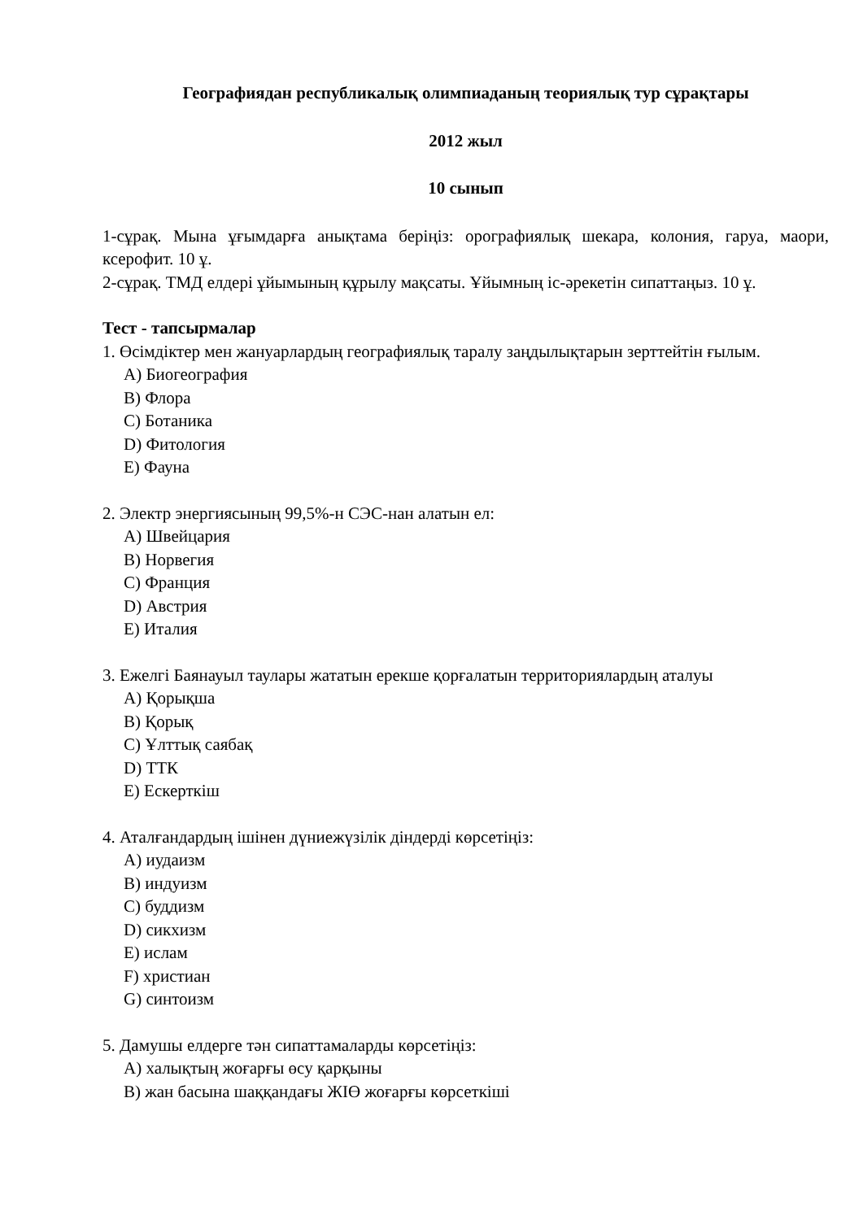Географиядан республикалық олимпиаданың теориялық тур сұрақтары
2012 жыл
10 сынып
1-сұрақ. Мына ұғымдарға анықтама беріңіз: орографиялық шекара, колония, гаруа, маори, ксерофит. 10 ұ.
2-сұрақ. ТМД елдері ұйымының құрылу мақсаты. Ұйымның іс-әрекетін сипаттаңыз. 10 ұ.
Тест - тапсырмалар
1. Өсімдіктер мен жануарлардың географиялық таралу заңдылықтарын зерттейтін ғылым.
A) Биогеография
B) Флора
C) Ботаника
D) Фитология
E) Фауна
2. Электр энергиясының 99,5%-н СЭС-нан алатын ел:
A) Швейцария
B) Норвегия
C) Франция
D) Австрия
E) Италия
3. Ежелгі Баянауыл таулары жататын ерекше қорғалатын территориялардың аталуы
A) Қорықша
B) Қорық
C) Ұлттық саябақ
D) ТТК
E) Ескерткіш
4. Аталғандардың ішінен дүниежүзілік діндерді көрсетіңіз:
A) иудаизм
B) индуизм
C) буддизм
D) сикхизм
E) ислам
F) христиан
G) синтоизм
5. Дамушы елдерге тән сипаттамаларды көрсетіңіз:
A) халықтың жоғарғы өсу қарқыны
B) жан басына шаққандағы ЖІӨ жоғарғы көрсеткіші